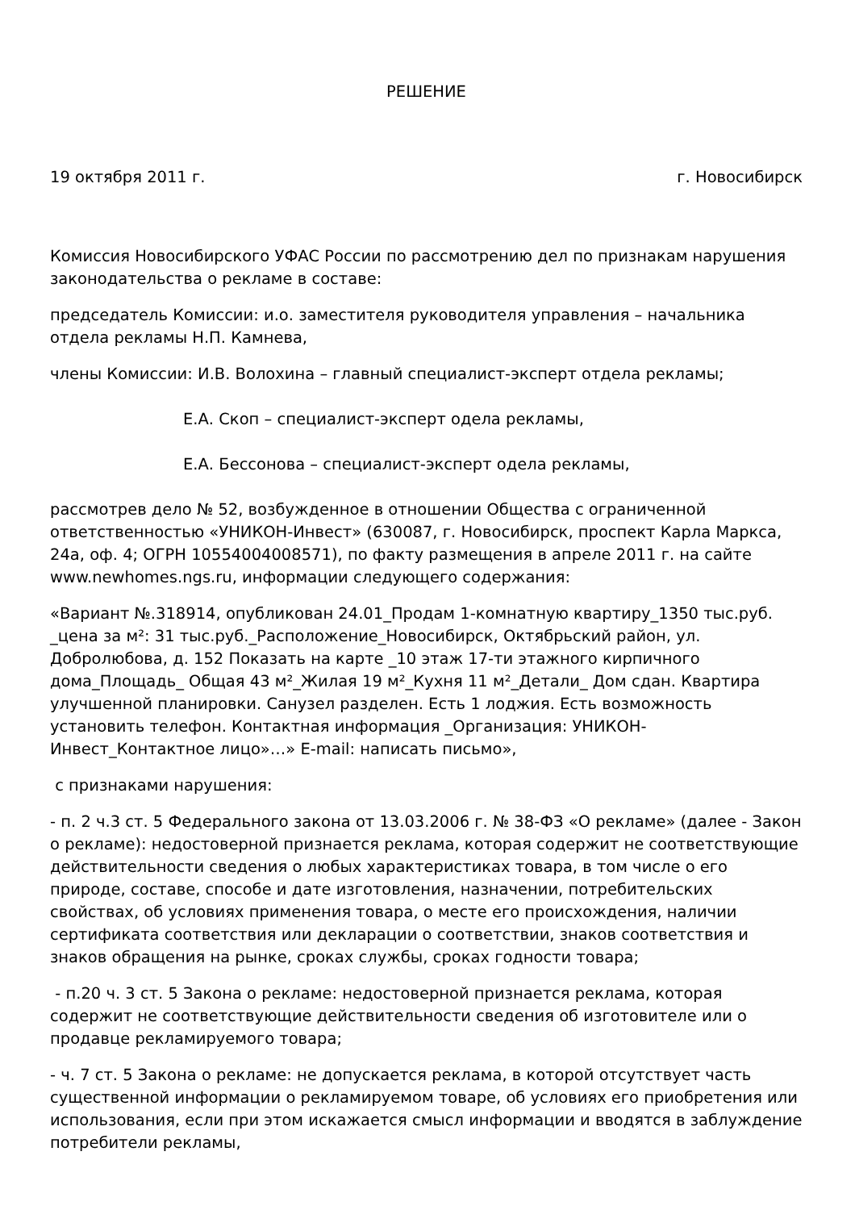РЕШЕНИЕ
19 октября 2011 г. г. Новосибирск
Комиссия Новосибирского УФАС России по рассмотрению дел по признакам нарушения законодательства о рекламе в составе:
председатель Комиссии: и.о. заместителя руководителя управления – начальника отдела рекламы Н.П. Камнева,
члены Комиссии: И.В. Волохина – главный специалист-эксперт отдела рекламы;
Е.А. Скоп – специалист-эксперт одела рекламы,
Е.А. Бессонова – специалист-эксперт одела рекламы,
рассмотрев дело № 52, возбужденное в отношении Общества с ограниченной ответственностью «УНИКОН-Инвест» (630087, г. Новосибирск, проспект Карла Маркса, 24а, оф. 4; ОГРН 10554004008571), по факту размещения в апреле 2011 г. на сайте www.newhomes.ngs.ru, информации следующего содержания:
«Вариант №.318914, опубликован 24.01_Продам 1-комнатную квартиру_1350 тыс.руб. _цена за м²: 31 тыс.руб._Расположение_Новосибирск, Октябрьский район, ул. Добролюбова, д. 152 Показать на карте _10 этаж 17-ти этажного кирпичного дома_Площадь_ Общая 43 м²_Жилая 19 м²_Кухня 11 м²_Детали_ Дом сдан. Квартира улучшенной планировки. Санузел разделен. Есть 1 лоджия. Есть возможность установить телефон. Контактная информация _Организация: УНИКОН-Инвест_Контактное лицо»…» E-mail: написать письмо»,
с признаками нарушения:
- п. 2 ч.3 ст. 5 Федерального закона от 13.03.2006 г. № 38-ФЗ «О рекламе» (далее - Закон о рекламе): недостоверной признается реклама, которая содержит не соответствующие действительности сведения о любых характеристиках товара, в том числе о его природе, составе, способе и дате изготовления, назначении, потребительских свойствах, об условиях применения товара, о месте его происхождения, наличии сертификата соответствия или декларации о соответствии, знаков соответствия и знаков обращения на рынке, сроках службы, сроках годности товара;
- п.20 ч. 3 ст. 5 Закона о рекламе: недостоверной признается реклама, которая содержит не соответствующие действительности сведения об изготовителе или о продавце рекламируемого товара;
- ч. 7 ст. 5 Закона о рекламе: не допускается реклама, в которой отсутствует часть существенной информации о рекламируемом товаре, об условиях его приобретения или использования, если при этом искажается смысл информации и вводятся в заблуждение потребители рекламы,